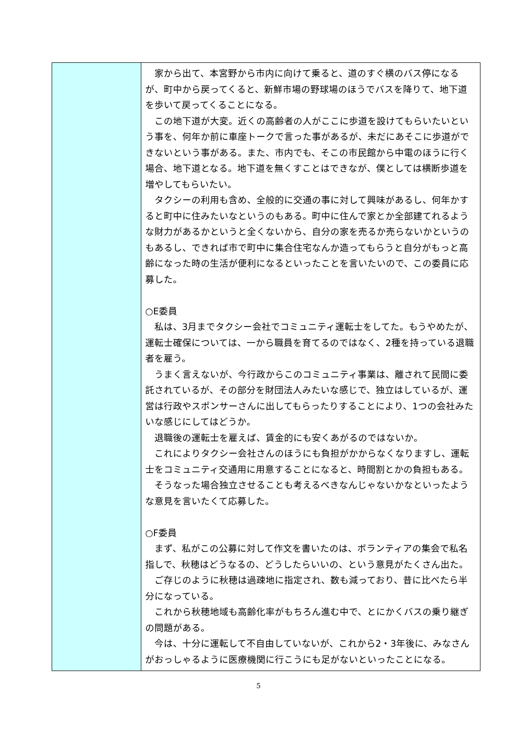| | 家から出て、本宮野から市内に向けて乗ると、道のすぐ横のバス停になるが、町中から戻ってくると、新鮮市場の野球場のほうでバスを降りて、地下道を歩いて戻ってくることになる。 この地下道が大変。近くの高齢者の人がここに歩道を設けてもらいたいという事を、何年か前に車座トークで言った事があるが、未だにあそこに歩道ができないという事がある。また、市内でも、そこの市民館から中電のほうに行く場合、地下道となる。地下道を無くすことはできなが、僕としては横断歩道を増やしてもらいたい。 タクシーの利用も含め、全般的に交通の事に対して興味があるし、何年かすると町中に住みたいなというのもある。町中に住んで家とか全部建てれるような財力があるかというと全くないから、自分の家を売るか売らないかというのもあるし、できれば市で町中に集合住宅なんか造ってもらうと自分がもっと高齢になった時の生活が便利になるといったことを言いたいので、この委員に応募した。 ○E委員 私は、3月までタクシー会社でコミュニティ運転士をしてた。もうやめたが、運転士確保については、一から職員を育てるのではなく、2種を持っている退職者を雇う。 うまく言えないが、今行政からこのコミュニティ事業は、離されて民間に委託されているが、その部分を財団法人みたいな感じで、独立はしているが、運営は行政やスポンサーさんに出してもらったりすることにより、1つの会社みたいな感じにしてはどうか。 退職後の運転士を雇えば、賃金的にも安くあがるのではないか。 これによりタクシー会社さんのほうにも負担がかからなくなりますし、運転士をコミュニティ交通用に用意することになると、時間割とかの負担もある。 そうなった場合独立させることも考えるべきなんじゃないかなといったような意見を言いたくて応募した。 ○F委員 まず、私がこの公募に対して作文を書いたのは、ボランティアの集会で私名指しで、秋穂はどうなるの、どうしたらいいの、という意見がたくさん出た。 ご存じのように秋穂は過疎地に指定され、数も減っており、昔に比べたら半分になっている。 これから秋穂地域も高齢化率がもちろん進む中で、とにかくバスの乗り継ぎの問題がある。 今は、十分に運転して不自由していないが、これから2・3年後に、みなさんがおっしゃるように医療機関に行こうにも足がないといったことになる。 |
5